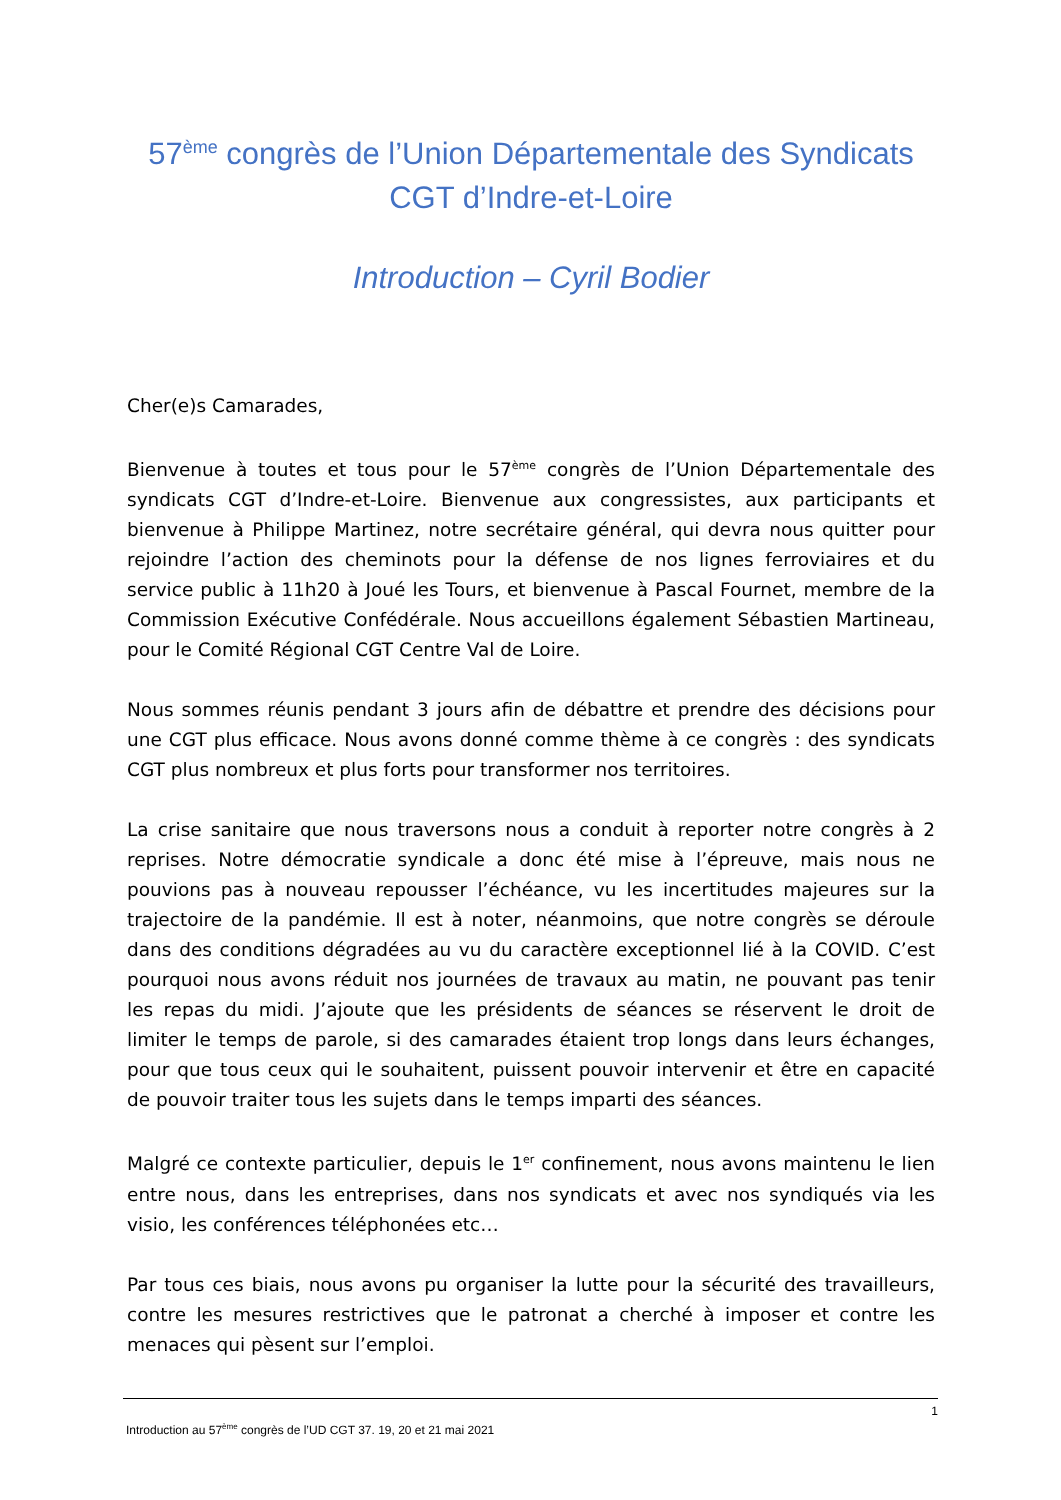57<sup>ème</sup> congrès de l’Union Départementale des Syndicats CGT d’Indre-et-Loire
Introduction – Cyril Bodier
Cher(e)s Camarades,
Bienvenue à toutes et tous pour le 57<sup>ème</sup> congrès de l’Union Départementale des syndicats CGT d’Indre-et-Loire. Bienvenue aux congressistes, aux participants et bienvenue à Philippe Martinez, notre secrétaire général, qui devra nous quitter pour rejoindre l’action des cheminots pour la défense de nos lignes ferroviaires et du service public à 11h20 à Joué les Tours, et bienvenue à Pascal Fournet, membre de la Commission Exécutive Confédérale. Nous accueillons également Sébastien Martineau, pour le Comité Régional CGT Centre Val de Loire.
Nous sommes réunis pendant 3 jours afin de débattre et prendre des décisions pour une CGT plus efficace. Nous avons donné comme thème à ce congrès : des syndicats CGT plus nombreux et plus forts pour transformer nos territoires.
La crise sanitaire que nous traversons nous a conduit à reporter notre congrès à 2 reprises. Notre démocratie syndicale a donc été mise à l’épreuve, mais nous ne pouvions pas à nouveau repousser l’échéance, vu les incertitudes majeures sur la trajectoire de la pandémie. Il est à noter, néanmoins, que notre congrès se déroule dans des conditions dégradées au vu du caractère exceptionnel lié à la COVID. C’est pourquoi nous avons réduit nos journées de travaux au matin, ne pouvant pas tenir les repas du midi. J’ajoute que les présidents de séances se réservent le droit de limiter le temps de parole, si des camarades étaient trop longs dans leurs échanges, pour que tous ceux qui le souhaitent, puissent pouvoir intervenir et être en capacité de pouvoir traiter tous les sujets dans le temps imparti des séances.
Malgré ce contexte particulier, depuis le 1<sup>er</sup> confinement, nous avons maintenu le lien entre nous, dans les entreprises, dans nos syndicats et avec nos syndiqués via les visio, les conférences téléphonées etc…
Par tous ces biais, nous avons pu organiser la lutte pour la sécurité des travailleurs, contre les mesures restrictives que le patronat a cherché à imposer et contre les menaces qui pèsent sur l’emploi.
1
Introduction au 57<sup>ème</sup> congrès de l’UD CGT 37. 19, 20 et 21 mai 2021